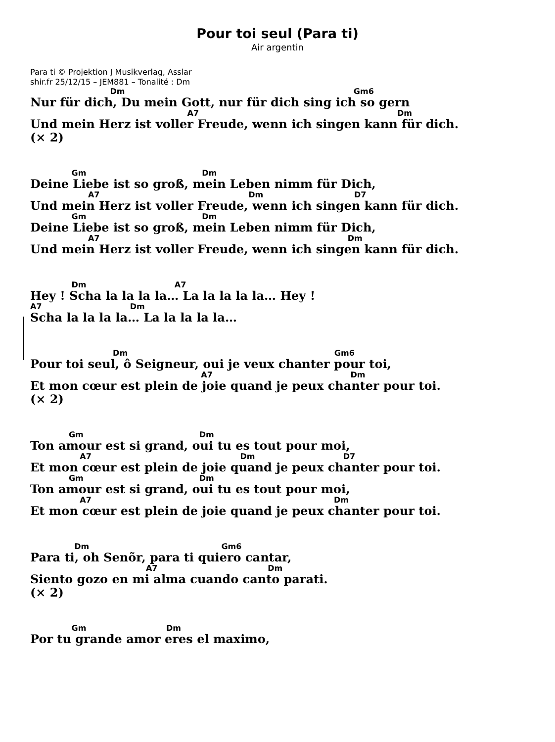Pour toi seul (Para ti)
Air argentin
Para ti © Projektion J Musikverlag, Asslar
shir.fr 25/12/15 – JEM881 – Tonalité : Dm
Dm Gm6
Nur für dich, Du mein Gott, nur für dich sing ich so gern
A7 Dm
Und mein Herz ist voller Freude, wenn ich singen kann für dich.
(× 2)
Gm Dm
Deine Liebe ist so groß, mein Leben nimm für Dich,
A7 Dm D7
Und mein Herz ist voller Freude, wenn ich singen kann für dich.
Gm Dm
Deine Liebe ist so groß, mein Leben nimm für Dich,
A7 Dm
Und mein Herz ist voller Freude, wenn ich singen kann für dich.
Dm A7
Hey ! Scha la la la la… La la la la la… Hey !
A7 Dm
Scha la la la la… La la la la la…
Dm Gm6
Pour toi seul, ô Seigneur, oui je veux chanter pour toi,
A7 Dm
Et mon cœur est plein de joie quand je peux chanter pour toi.
(× 2)
Gm Dm
Ton amour est si grand, oui tu es tout pour moi,
A7 Dm D7
Et mon cœur est plein de joie quand je peux chanter pour toi.
Gm Dm
Ton amour est si grand, oui tu es tout pour moi,
A7 Dm
Et mon cœur est plein de joie quand je peux chanter pour toi.
Dm Gm6
Para ti, oh Senõr, para ti quiero cantar,
A7 Dm
Siento gozo en mi alma cuando canto parati.
(× 2)
Gm Dm
Por tu grande amor eres el maximo,